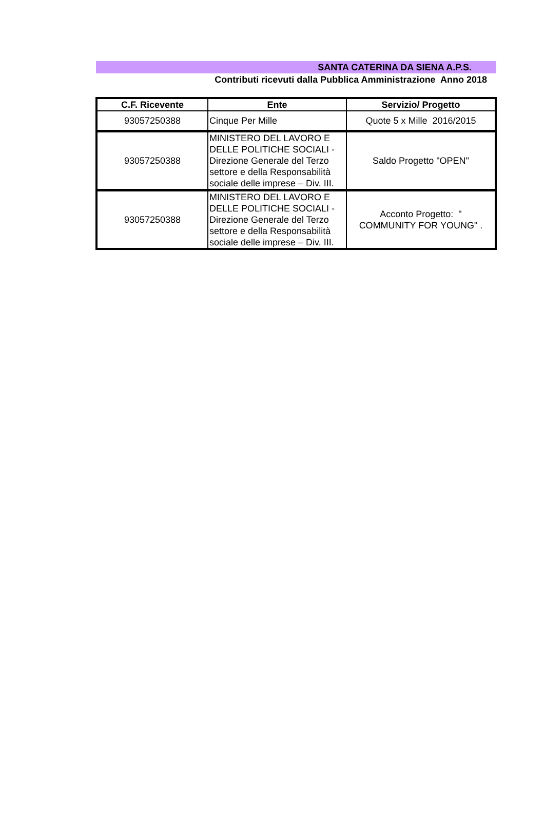SANTA CATERINA DA SIENA A.P.S.
Contributi ricevuti dalla Pubblica Amministrazione Anno 2018
| C.F. Ricevente | Ente | Servizio/ Progetto |
| --- | --- | --- |
| 93057250388 | Cinque Per Mille | Quote 5 x Mille 2016/2015 |
| 93057250388 | MINISTERO DEL LAVORO E DELLE POLITICHE SOCIALI -Direzione Generale del Terzo settore e della Responsabilità sociale delle imprese – Div. III. | Saldo Progetto "OPEN" |
| 93057250388 | MINISTERO DEL LAVORO E DELLE POLITICHE SOCIALI -Direzione Generale del Terzo settore e della Responsabilità sociale delle imprese – Div. III. | Acconto Progetto: " COMMUNITY FOR YOUNG" . |